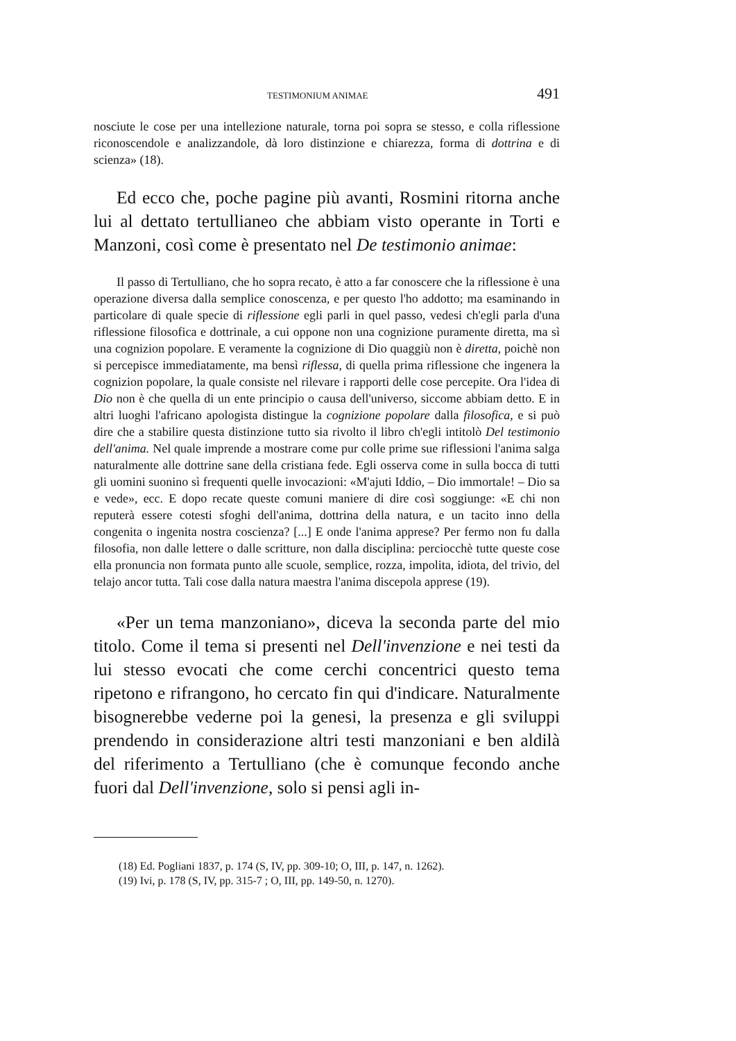TESTIMONIUM ANIMAE 491
nosciute le cose per una intellezione naturale, torna poi sopra se stesso, e colla riflessione riconoscendole e analizzandole, dà loro distinzione e chiarezza, forma di dottrina e di scienza» (18).
Ed ecco che, poche pagine più avanti, Rosmini ritorna anche lui al dettato tertullianeo che abbiam visto operante in Torti e Manzoni, così come è presentato nel De testimonio animae:
Il passo di Tertulliano, che ho sopra recato, è atto a far conoscere che la riflessione è una operazione diversa dalla semplice conoscenza, e per questo l'ho addotto; ma esaminando in particolare di quale specie di riflessione egli parli in quel passo, vedesi ch'egli parla d'una riflessione filosofica e dottrinale, a cui oppone non una cognizione puramente diretta, ma sì una cognizion popolare. E veramente la cognizione di Dio quaggiù non è diretta, poichè non si percepisce immediatamente, ma bensì riflessa, di quella prima riflessione che ingenera la cognizion popolare, la quale consiste nel rilevare i rapporti delle cose percepite. Ora l'idea di Dio non è che quella di un ente principio o causa dell'universo, siccome abbiam detto. E in altri luoghi l'africano apologista distingue la cognizione popolare dalla filosofica, e si può dire che a stabilire questa distinzione tutto sia rivolto il libro ch'egli intitolò Del testimonio dell'anima. Nel quale imprende a mostrare come pur colle prime sue riflessioni l'anima salga naturalmente alle dottrine sane della cristiana fede. Egli osserva come in sulla bocca di tutti gli uomini suonino sì frequenti quelle invocazioni: «M'ajuti Iddio, – Dio immortale! – Dio sa e vede», ecc. E dopo recate queste comuni maniere di dire così soggiunge: «E chi non reputerà essere cotesti sfoghi dell'anima, dottrina della natura, e un tacito inno della congenita o ingenita nostra coscienza? [...] E onde l'anima apprese? Per fermo non fu dalla filosofia, non dalle lettere o dalle scritture, non dalla disciplina: perciocchè tutte queste cose ella pronuncia non formata punto alle scuole, semplice, rozza, impolita, idiota, del trivio, del telajo ancor tutta. Tali cose dalla natura maestra l'anima discepola apprese (19).
«Per un tema manzoniano», diceva la seconda parte del mio titolo. Come il tema si presenti nel Dell'invenzione e nei testi da lui stesso evocati che come cerchi concentrici questo tema ripetono e rifrangono, ho cercato fin qui d'indicare. Naturalmente bisognerebbe vederne poi la genesi, la presenza e gli sviluppi prendendo in considerazione altri testi manzoniani e ben aldilà del riferimento a Tertulliano (che è comunque fecondo anche fuori dal Dell'invenzione, solo si pensi agli in-
(18) Ed. Pogliani 1837, p. 174 (S, IV, pp. 309-10; O, III, p. 147, n. 1262).
(19) Ivi, p. 178 (S, IV, pp. 315-7 ; O, III, pp. 149-50, n. 1270).